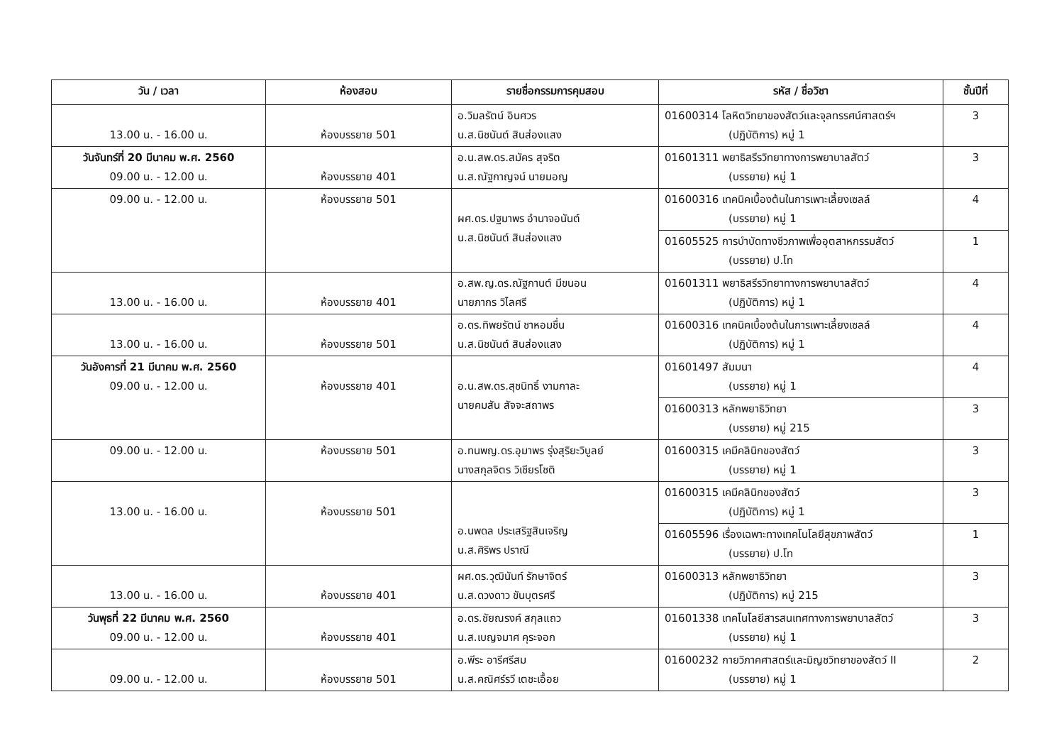| วัน / เวลา | ห้องสอบ | รายชื่อกรรมการคุมสอบ | รหัส / ชื่อวิชา | ชั้นปีที่ |
| --- | --- | --- | --- | --- |
| 13.00 น. - 16.00 น. | ห้องบรรยาย 501 | อ.วิมลรัตน์ อินศวร น.ส.นิชนันต์ สินส่องแสง | 01600314 โลหิตวิทยาของสัตว์และจุลทรรศน์ศาสตร์ฯ (ปฏิบัติการ) หมู่ 1 | 3 |
| วันจันทร์ที่ 20 มีนาคม พ.ศ. 2560 09.00 น. - 12.00 น. | ห้องบรรยาย 401 | อ.น.สพ.ดร.สมัคร สุจริต น.ส.ณัฐกาญจน์ นายมอญ | 01601311 พยาธิสรีรวิทยาทางการพยาบาลสัตว์ (บรรยาย) หมู่ 1 | 3 |
| 09.00 น. - 12.00 น. | ห้องบรรยาย 501 | ผศ.ดร.ปฐมาพร อำนาจอนันต์ น.ส.นิชนันต์ สินส่องแสง | 01600316 เทคนิคเบื้องต้นในการเพาะเลี้ยงเซลล์ (บรรยาย) หมู่ 1 | 4 |
| | | | 01605525 การบำบัดทางชีวภาพเพื่ออุตสาหกรรมสัตว์ (บรรยาย) ป.โท | 1 |
| 13.00 น. - 16.00 น. | ห้องบรรยาย 401 | อ.สพ.ญ.ดร.ณัฐกานต์ มีขนอน นายภากร วิไลศรี | 01601311 พยาธิสรีรวิทยาทางการพยาบาลสัตว์ (ปฏิบัติการ) หมู่ 1 | 4 |
| 13.00 น. - 16.00 น. | ห้องบรรยาย 501 | อ.ดร.ทิพยรัตน์ ชาหอมชื่น น.ส.นิชนันต์ สินส่องแสง | 01600316 เทคนิคเบื้องต้นในการเพาะเลี้ยงเซลล์ (ปฏิบัติการ) หมู่ 1 | 4 |
| วันอังคารที่ 21 มีนาคม พ.ศ. 2560 09.00 น. - 12.00 น. | ห้องบรรยาย 401 | อ.น.สพ.ดร.สุชนิทธิ์ งามกาละ นายคมสัน สัจจะสถาพร | 01601497 สัมมนา (บรรยาย) หมู่ 1 | 4 |
| | | | 01600313 หลักพยาธิวิทยา (บรรยาย) หมู่ 215 | 3 |
| 09.00 น. - 12.00 น. | ห้องบรรยาย 501 | อ.ทนพญ.ดร.อุมาพร รุ่งสุริยะวิบูลย์ นางสกุลจิตร วิเชียรโชติ | 01600315 เคมีคลินิกของสัตว์ (บรรยาย) หมู่ 1 | 3 |
| 13.00 น. - 16.00 น. | ห้องบรรยาย 501 | อ.นพดล ประเสริฐสินเจริญ น.ส.ศิริพร ปราณี | 01600315 เคมีคลินิกของสัตว์ (ปฏิบัติการ) หมู่ 1 | 3 |
| | | | 01605596 เรื่องเฉพาะทางเทคโนโลยีสุขภาพสัตว์ (บรรยาย) ป.โท | 1 |
| 13.00 น. - 16.00 น. | ห้องบรรยาย 401 | ผศ.ดร.วุฒินันท์ รักษาจิตร์ น.ส.ดวงดาว ขันบุตรศรี | 01600313 หลักพยาธิวิทยา (ปฏิบัติการ) หมู่ 215 | 3 |
| วันพุธที่ 22 มีนาคม พ.ศ. 2560 09.00 น. - 12.00 น. | ห้องบรรยาย 401 | อ.ดร.ชัยณรงค์ สกุลแถว น.ส.เบญจมาศ คุระจอก | 01601338 เทคโนโลยีสารสนเทศทางการพยาบาลสัตว์ (บรรยาย) หมู่ 1 | 3 |
| 09.00 น. - 12.00 น. | ห้องบรรยาย 501 | อ.พีระ อารีศรีสม น.ส.คณิศร์รวี เตชะเอื้อย | 01600232 กายวิภาคศาสตร์และมิญชวิทยาของสัตว์ II (บรรยาย) หมู่ 1 | 2 |